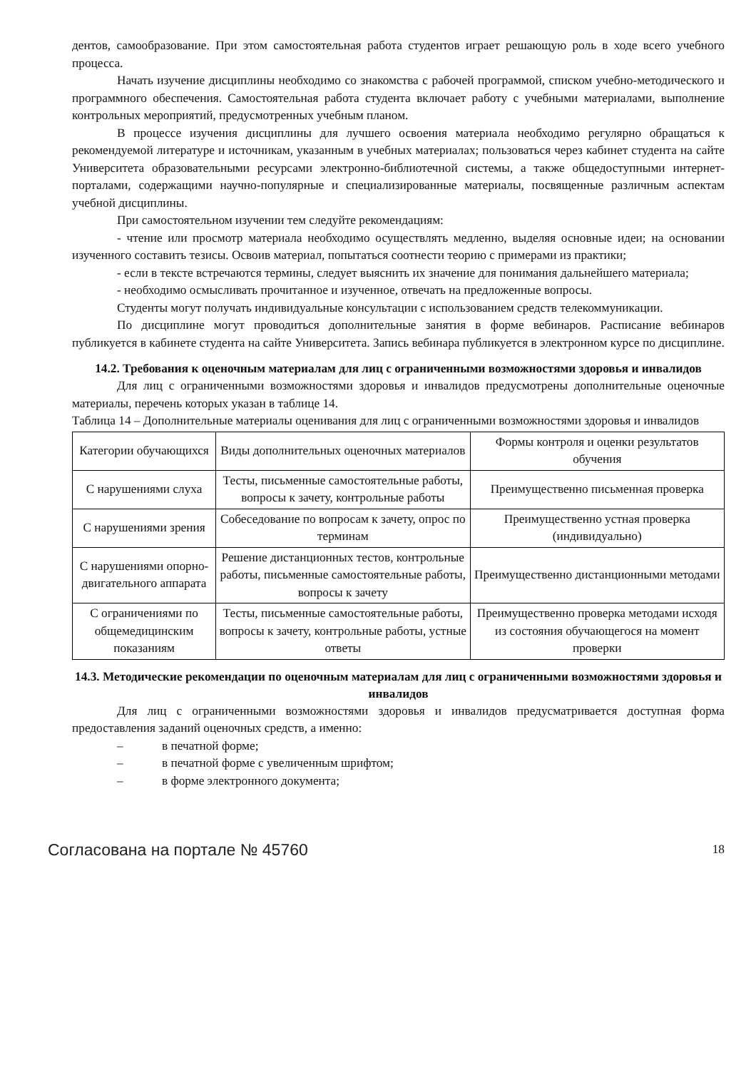дентов, самообразование. При этом самостоятельная работа студентов играет решающую роль в ходе всего учебного процесса.
Начать изучение дисциплины необходимо со знакомства с рабочей программой, списком учебно-методического и программного обеспечения. Самостоятельная работа студента включает работу с учебными материалами, выполнение контрольных мероприятий, предусмотренных учебным планом.
В процессе изучения дисциплины для лучшего освоения материала необходимо регулярно обращаться к рекомендуемой литературе и источникам, указанным в учебных материалах; пользоваться через кабинет студента на сайте Университета образовательными ресурсами электронно-библиотечной системы, а также общедоступными интернет-порталами, содержащими научно-популярные и специализированные материалы, посвященные различным аспектам учебной дисциплины.
При самостоятельном изучении тем следуйте рекомендациям:
- чтение или просмотр материала необходимо осуществлять медленно, выделяя основные идеи; на основании изученного составить тезисы. Освоив материал, попытаться соотнести теорию с примерами из практики;
- если в тексте встречаются термины, следует выяснить их значение для понимания дальнейшего материала;
- необходимо осмысливать прочитанное и изученное, отвечать на предложенные вопросы.
Студенты могут получать индивидуальные консультации с использованием средств телекоммуникации.
По дисциплине могут проводиться дополнительные занятия в форме вебинаров. Расписание вебинаров публикуется в кабинете студента на сайте Университета. Запись вебинара публикуется в электронном курсе по дисциплине.
14.2. Требования к оценочным материалам для лиц с ограниченными возможностями здоровья и инвалидов
Для лиц с ограниченными возможностями здоровья и инвалидов предусмотрены дополнительные оценочные материалы, перечень которых указан в таблице 14.
Таблица 14 – Дополнительные материалы оценивания для лиц с ограниченными возможностями здоровья и инвалидов
| Категории обучающихся | Виды дополнительных оценочных материалов | Формы контроля и оценки результатов обучения |
| С нарушениями слуха | Тесты, письменные самостоятельные работы, вопросы к зачету, контрольные работы | Преимущественно письменная проверка |
| С нарушениями зрения | Собеседование по вопросам к зачету, опрос по терминам | Преимущественно устная проверка (индивидуально) |
| С нарушениями опорно-двигательного аппарата | Решение дистанционных тестов, контрольные работы, письменные самостоятельные работы, вопросы к зачету | Преимущественно дистанционными методами |
| С ограничениями по общемедицинским показаниям | Тесты, письменные самостоятельные работы, вопросы к зачету, контрольные работы, устные ответы | Преимущественно проверка методами исходя из состояния обучающегося на момент проверки |
14.3. Методические рекомендации по оценочным материалам для лиц с ограниченными возможностями здоровья и инвалидов
Для лиц с ограниченными возможностями здоровья и инвалидов предусматривается доступная форма предоставления заданий оценочных средств, а именно:
– в печатной форме;
– в печатной форме с увеличенным шрифтом;
– в форме электронного документа;
Согласована на портале № 45760 18